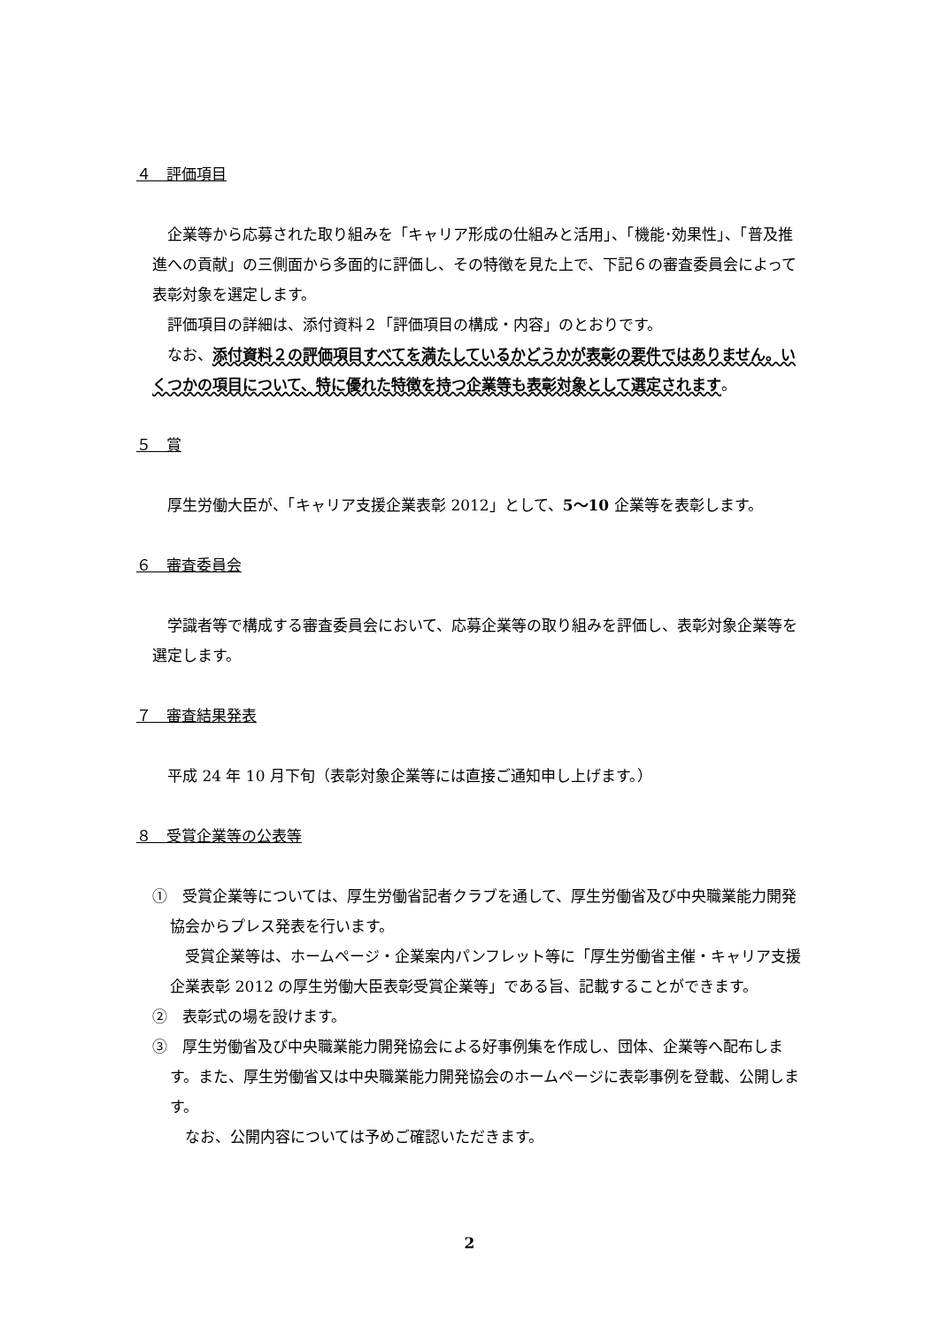４　評価項目
企業等から応募された取り組みを「キャリア形成の仕組みと活用」、「機能･効果性」、「普及推進への貢献」の三側面から多面的に評価し、その特徴を見た上で、下記６の審査委員会によって表彰対象を選定します。
評価項目の詳細は、添付資料２「評価項目の構成・内容」のとおりです。
なお、添付資料２の評価項目すべてを満たしているかどうかが表彰の要件ではありません。いくつかの項目について、特に優れた特徴を持つ企業等も表彰対象として選定されます。
５　賞
厚生労働大臣が、「キャリア支援企業表彰 2012」として、5〜10 企業等を表彰します。
６　審査委員会
学識者等で構成する審査委員会において、応募企業等の取り組みを評価し、表彰対象企業等を選定します。
７　審査結果発表
平成 24 年 10 月下旬（表彰対象企業等には直接ご通知申し上げます。）
８　受賞企業等の公表等
①　受賞企業等については、厚生労働省記者クラブを通して、厚生労働省及び中央職業能力開発協会からプレス発表を行います。
受賞企業等は、ホームページ・企業案内パンフレット等に「厚生労働省主催・キャリア支援企業表彰 2012 の厚生労働大臣表彰受賞企業等」である旨、記載することができます。
②　表彰式の場を設けます。
③　厚生労働省及び中央職業能力開発協会による好事例集を作成し、団体、企業等へ配布します。また、厚生労働省又は中央職業能力開発協会のホームページに表彰事例を登載、公開します。
なお、公開内容については予めご確認いただきます。
2